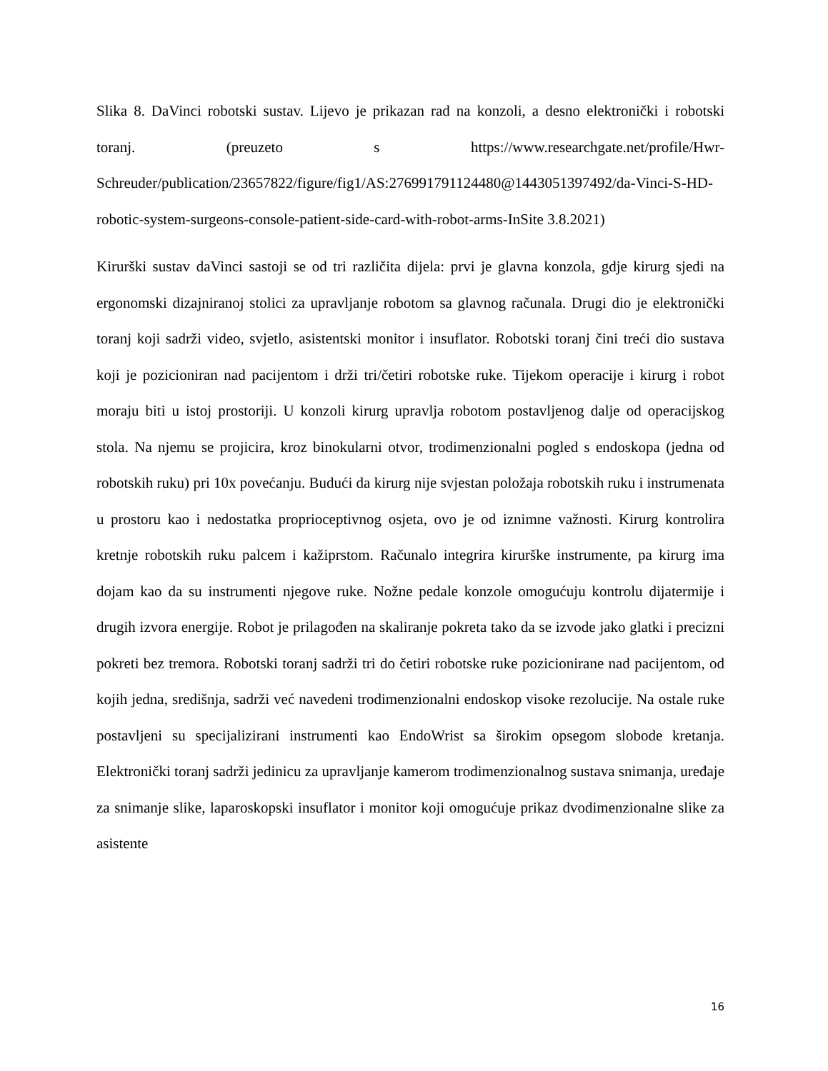Slika 8. DaVinci robotski sustav. Lijevo je prikazan rad na konzoli, a desno elektronički i robotski toranj. (preuzeto s https://www.researchgate.net/profile/Hwr-Schreuder/publication/23657822/figure/fig1/AS:276991791124480@1443051397492/da-Vinci-S-HD-robotic-system-surgeons-console-patient-side-card-with-robot-arms-InSite 3.8.2021)
Kirurški sustav daVinci sastoji se od tri različita dijela: prvi je glavna konzola, gdje kirurg sjedi na ergonomski dizajniranoj stolici za upravljanje robotom sa glavnog računala. Drugi dio je elektronički toranj koji sadrži video, svjetlo, asistentski monitor i insuflator. Robotski toranj čini treći dio sustava koji je pozicioniran nad pacijentom i drži tri/četiri robotske ruke. Tijekom operacije i kirurg i robot moraju biti u istoj prostoriji. U konzoli kirurg upravlja robotom postavljenog dalje od operacijskog stola. Na njemu se projicira, kroz binokularni otvor, trodimenzionalni pogled s endoskopa (jedna od robotskih ruku) pri 10x povećanju. Budući da kirurg nije svjestan položaja robotskih ruku i instrumenata u prostoru kao i nedostatka proprioceptivnog osjeta, ovo je od iznimne važnosti. Kirurg kontrolira kretnje robotskih ruku palcem i kažiprstom. Računalo integrira kirurške instrumente, pa kirurg ima dojam kao da su instrumenti njegove ruke. Nožne pedale konzole omogućuju kontrolu dijatermije i drugih izvora energije. Robot je prilagođen na skaliranje pokreta tako da se izvode jako glatki i precizni pokreti bez tremora. Robotski toranj sadrži tri do četiri robotske ruke pozicionirane nad pacijentom, od kojih jedna, središnja, sadrži već navedeni trodimenzionalni endoskop visoke rezolucije. Na ostale ruke postavljeni su specijalizirani instrumenti kao EndoWrist sa širokim opsegom slobode kretanja. Elektronički toranj sadrži jedinicu za upravljanje kamerom trodimenzionalnog sustava snimanja, uređaje za snimanje slike, laparoskopski insuflator i monitor koji omogućuje prikaz dvodimenzionalne slike za asistente
16